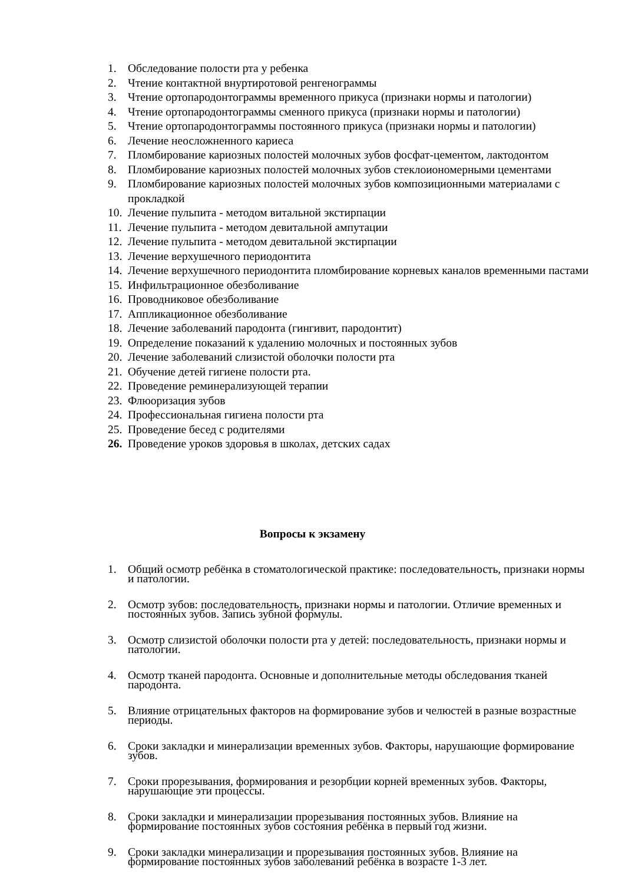1. Обследование полости рта у ребенка
2. Чтение контактной внуртиротовой ренгенограммы
3. Чтение ортопародонтограммы временного прикуса (признаки нормы и патологии)
4. Чтение ортопародонтограммы сменного прикуса (признаки нормы и патологии)
5. Чтение ортопародонтограммы постоянного прикуса (признаки нормы и патологии)
6. Лечение неосложненного кариеса
7. Пломбирование кариозных полостей молочных зубов фосфат-цементом, лактодонтом
8. Пломбирование кариозных полостей молочных зубов стеклоиономерными цементами
9. Пломбирование кариозных полостей молочных зубов композиционными материалами с прокладкой
10. Лечение пульпита - методом витальной экстирпации
11. Лечение пульпита - методом девитальной ампутации
12. Лечение пульпита - методом девитальной экстирпации
13. Лечение верхушечного периодонтита
14. Лечение верхушечного периодонтита пломбирование корневых каналов временными пастами
15. Инфильтрационное обезболивание
16. Проводниковое обезболивание
17. Аппликационное обезболивание
18. Лечение заболеваний пародонта (гингивит, пародонтит)
19. Определение показаний к удалению молочных и постоянных зубов
20. Лечение заболеваний слизистой оболочки полости рта
21. Обучение детей гигиене полости рта.
22. Проведение реминерализующей терапии
23. Флюоризация зубов
24. Профессиональная гигиена полости рта
25. Проведение бесед с родителями
26. Проведение уроков здоровья в школах, детских садах
Вопросы к экзамену
1. Общий осмотр ребёнка в стоматологической практике: последовательность, признаки нормы и патологии.
2. Осмотр зубов: последовательность, признаки нормы и патологии. Отличие временных и постоянных зубов. Запись зубной формулы.
3. Осмотр слизистой оболочки полости рта у детей: последовательность, признаки нормы и патологии.
4. Осмотр тканей пародонта. Основные и дополнительные методы обследования тканей пародонта.
5. Влияние отрицательных факторов на формирование зубов и челюстей в разные возрастные периоды.
6. Сроки закладки и минерализации временных зубов. Факторы, нарушающие формирование зубов.
7. Сроки прорезывания, формирования и резорбции корней временных зубов. Факторы, нарушающие эти процессы.
8. Сроки закладки и минерализации прорезывания постоянных зубов. Влияние на формирование постоянных зубов состояния ребёнка в первый год жизни.
9. Сроки закладки минерализации и прорезывания постоянных зубов. Влияние на формирование постоянных зубов заболеваний ребёнка в возрасте 1-3 лет.